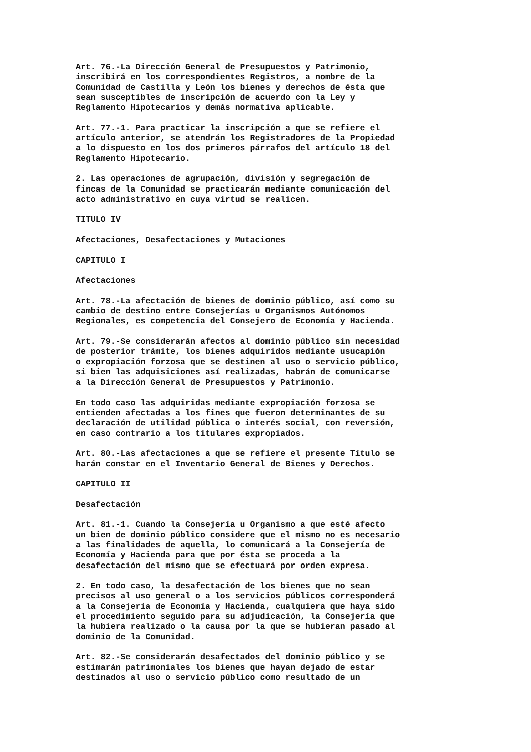Art. 76.-La Dirección General de Presupuestos y Patrimonio, inscribirá en los correspondientes Registros, a nombre de la Comunidad de Castilla y León los bienes y derechos de ésta que sean susceptibles de inscripción de acuerdo con la Ley y Reglamento Hipotecarios y demás normativa aplicable.
Art. 77.-1. Para practicar la inscripción a que se refiere el artículo anterior, se atendrán los Registradores de la Propiedad a lo dispuesto en los dos primeros párrafos del artículo 18 del Reglamento Hipotecario.
2. Las operaciones de agrupación, división y segregación de fincas de la Comunidad se practicarán mediante comunicación del acto administrativo en cuya virtud se realicen.
TITULO IV
Afectaciones, Desafectaciones y Mutaciones
CAPITULO I
Afectaciones
Art. 78.-La afectación de bienes de dominio público, así como su cambio de destino entre Consejerías u Organismos Autónomos Regionales, es competencia del Consejero de Economía y Hacienda.
Art. 79.-Se considerarán afectos al dominio público sin necesidad de posterior trámite, los bienes adquiridos mediante usucapión o expropiación forzosa que se destinen al uso o servicio público, si bien las adquisiciones así realizadas, habrán de comunicarse a la Dirección General de Presupuestos y Patrimonio.
En todo caso las adquiridas mediante expropiación forzosa se entienden afectadas a los fines que fueron determinantes de su declaración de utilidad pública o interés social, con reversión, en caso contrario a los titulares expropiados.
Art. 80.-Las afectaciones a que se refiere el presente Título se harán constar en el Inventario General de Bienes y Derechos.
CAPITULO II
Desafectación
Art. 81.-1. Cuando la Consejería u Organismo a que esté afecto un bien de dominio público considere que el mismo no es necesario a las finalidades de aquella, lo comunicará a la Consejería de Economía y Hacienda para que por ésta se proceda a la desafectación del mismo que se efectuará por orden expresa.
2. En todo caso, la desafectación de los bienes que no sean precisos al uso general o a los servicios públicos corresponderá a la Consejería de Economía y Hacienda, cualquiera que haya sido el procedimiento seguido para su adjudicación, la Consejería que la hubiera realizado o la causa por la que se hubieran pasado al dominio de la Comunidad.
Art. 82.-Se considerarán desafectados del dominio público y se estimarán patrimoniales los bienes que hayan dejado de estar destinados al uso o servicio público como resultado de un